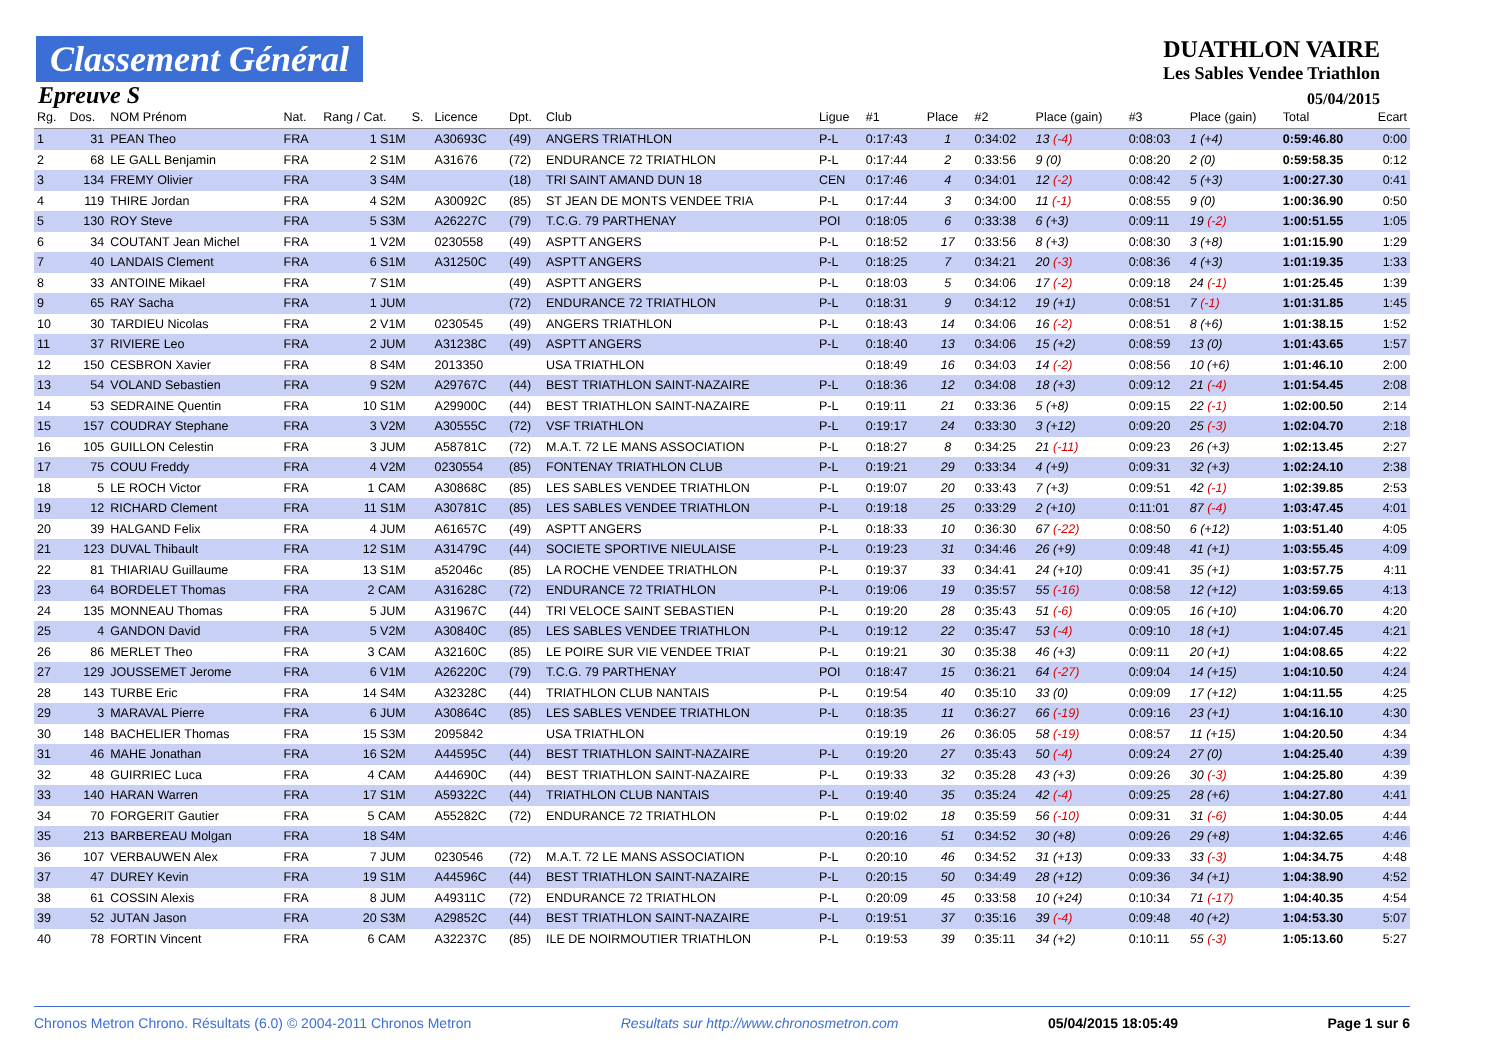Classement Général
Epreuve S
DUATHLON VAIRE
Les Sables Vendee Triathlon
05/04/2015
| Rg. | Dos. | NOM Prénom | Nat. | Rang / Cat. | S. | Licence | Dpt. | Club | Ligue | #1 | Place | #2 | Place (gain) | #3 | Place (gain) | Total | Ecart |
| --- | --- | --- | --- | --- | --- | --- | --- | --- | --- | --- | --- | --- | --- | --- | --- | --- | --- |
| 1 | 31 | PEAN Theo | FRA | 1 S1M | | A30693C | (49) | ANGERS TRIATHLON | P-L | 0:17:43 | 1 | 0:34:02 | 13 (-4) | 0:08:03 | 1 (+4) | 0:59:46.80 | 0:00 |
| 2 | 68 | LE GALL Benjamin | FRA | 2 S1M | | A31676 | (72) | ENDURANCE 72 TRIATHLON | P-L | 0:17:44 | 2 | 0:33:56 | 9 (0) | 0:08:20 | 2 (0) | 0:59:58.35 | 0:12 |
| 3 | 134 | FREMY Olivier | FRA | 3 S4M | | | (18) | TRI SAINT AMAND DUN 18 | CEN | 0:17:46 | 4 | 0:34:01 | 12 (-2) | 0:08:42 | 5 (+3) | 1:00:27.30 | 0:41 |
| 4 | 119 | THIRE Jordan | FRA | 4 S2M | | A30092C | (85) | ST JEAN DE MONTS VENDEE TRIA | P-L | 0:17:44 | 3 | 0:34:00 | 11 (-1) | 0:08:55 | 9 (0) | 1:00:36.90 | 0:50 |
| 5 | 130 | ROY Steve | FRA | 5 S3M | | A26227C | (79) | T.C.G. 79 PARTHENAY | POI | 0:18:05 | 6 | 0:33:38 | 6 (+3) | 0:09:11 | 19 (-2) | 1:00:51.55 | 1:05 |
| 6 | 34 | COUTANT Jean Michel | FRA | 1 V2M | | 0230558 | (49) | ASPTT ANGERS | P-L | 0:18:52 | 17 | 0:33:56 | 8 (+3) | 0:08:30 | 3 (+8) | 1:01:15.90 | 1:29 |
| 7 | 40 | LANDAIS Clement | FRA | 6 S1M | | A31250C | (49) | ASPTT ANGERS | P-L | 0:18:25 | 7 | 0:34:21 | 20 (-3) | 0:08:36 | 4 (+3) | 1:01:19.35 | 1:33 |
| 8 | 33 | ANTOINE Mikael | FRA | 7 S1M | | | (49) | ASPTT ANGERS | P-L | 0:18:03 | 5 | 0:34:06 | 17 (-2) | 0:09:18 | 24 (-1) | 1:01:25.45 | 1:39 |
| 9 | 65 | RAY Sacha | FRA | 1 JUM | | | (72) | ENDURANCE 72 TRIATHLON | P-L | 0:18:31 | 9 | 0:34:12 | 19 (+1) | 0:08:51 | 7 (-1) | 1:01:31.85 | 1:45 |
| 10 | 30 | TARDIEU Nicolas | FRA | 2 V1M | | 0230545 | (49) | ANGERS TRIATHLON | P-L | 0:18:43 | 14 | 0:34:06 | 16 (-2) | 0:08:51 | 8 (+6) | 1:01:38.15 | 1:52 |
| 11 | 37 | RIVIERE Leo | FRA | 2 JUM | | A31238C | (49) | ASPTT ANGERS | P-L | 0:18:40 | 13 | 0:34:06 | 15 (+2) | 0:08:59 | 13 (0) | 1:01:43.65 | 1:57 |
| 12 | 150 | CESBRON Xavier | FRA | 8 S4M | | 2013350 | | USA TRIATHLON | | 0:18:49 | 16 | 0:34:03 | 14 (-2) | 0:08:56 | 10 (+6) | 1:01:46.10 | 2:00 |
| 13 | 54 | VOLAND Sebastien | FRA | 9 S2M | | A29767C | (44) | BEST TRIATHLON SAINT-NAZAIRE | P-L | 0:18:36 | 12 | 0:34:08 | 18 (+3) | 0:09:12 | 21 (-4) | 1:01:54.45 | 2:08 |
| 14 | 53 | SEDRAINE Quentin | FRA | 10 S1M | | A29900C | (44) | BEST TRIATHLON SAINT-NAZAIRE | P-L | 0:19:11 | 21 | 0:33:36 | 5 (+8) | 0:09:15 | 22 (-1) | 1:02:00.50 | 2:14 |
| 15 | 157 | COUDRAY Stephane | FRA | 3 V2M | | A30555C | (72) | VSF TRIATHLON | P-L | 0:19:17 | 24 | 0:33:30 | 3 (+12) | 0:09:20 | 25 (-3) | 1:02:04.70 | 2:18 |
| 16 | 105 | GUILLON Celestin | FRA | 3 JUM | | A58781C | (72) | M.A.T. 72 LE MANS ASSOCIATION | P-L | 0:18:27 | 8 | 0:34:25 | 21 (-11) | 0:09:23 | 26 (+3) | 1:02:13.45 | 2:27 |
| 17 | 75 | COUU Freddy | FRA | 4 V2M | | 0230554 | (85) | FONTENAY TRIATHLON CLUB | P-L | 0:19:21 | 29 | 0:33:34 | 4 (+9) | 0:09:31 | 32 (+3) | 1:02:24.10 | 2:38 |
| 18 | 5 | LE ROCH Victor | FRA | 1 CAM | | A30868C | (85) | LES SABLES VENDEE TRIATHLON | P-L | 0:19:07 | 20 | 0:33:43 | 7 (+3) | 0:09:51 | 42 (-1) | 1:02:39.85 | 2:53 |
| 19 | 12 | RICHARD Clement | FRA | 11 S1M | | A30781C | (85) | LES SABLES VENDEE TRIATHLON | P-L | 0:19:18 | 25 | 0:33:29 | 2 (+10) | 0:11:01 | 87 (-4) | 1:03:47.45 | 4:01 |
| 20 | 39 | HALGAND Felix | FRA | 4 JUM | | A61657C | (49) | ASPTT ANGERS | P-L | 0:18:33 | 10 | 0:36:30 | 67 (-22) | 0:08:50 | 6 (+12) | 1:03:51.40 | 4:05 |
| 21 | 123 | DUVAL Thibault | FRA | 12 S1M | | A31479C | (44) | SOCIETE SPORTIVE NIEULAISE | P-L | 0:19:23 | 31 | 0:34:46 | 26 (+9) | 0:09:48 | 41 (+1) | 1:03:55.45 | 4:09 |
| 22 | 81 | THIARIAU Guillaume | FRA | 13 S1M | | a52046c | (85) | LA ROCHE VENDEE TRIATHLON | P-L | 0:19:37 | 33 | 0:34:41 | 24 (+10) | 0:09:41 | 35 (+1) | 1:03:57.75 | 4:11 |
| 23 | 64 | BORDELET Thomas | FRA | 2 CAM | | A31628C | (72) | ENDURANCE 72 TRIATHLON | P-L | 0:19:06 | 19 | 0:35:57 | 55 (-16) | 0:08:58 | 12 (+12) | 1:03:59.65 | 4:13 |
| 24 | 135 | MONNEAU Thomas | FRA | 5 JUM | | A31967C | (44) | TRI VELOCE SAINT SEBASTIEN | P-L | 0:19:20 | 28 | 0:35:43 | 51 (-6) | 0:09:05 | 16 (+10) | 1:04:06.70 | 4:20 |
| 25 | 4 | GANDON David | FRA | 5 V2M | | A30840C | (85) | LES SABLES VENDEE TRIATHLON | P-L | 0:19:12 | 22 | 0:35:47 | 53 (-4) | 0:09:10 | 18 (+1) | 1:04:07.45 | 4:21 |
| 26 | 86 | MERLET Theo | FRA | 3 CAM | | A32160C | (85) | LE POIRE SUR VIE VENDEE TRIAT | P-L | 0:19:21 | 30 | 0:35:38 | 46 (+3) | 0:09:11 | 20 (+1) | 1:04:08.65 | 4:22 |
| 27 | 129 | JOUSSEMET Jerome | FRA | 6 V1M | | A26220C | (79) | T.C.G. 79 PARTHENAY | POI | 0:18:47 | 15 | 0:36:21 | 64 (-27) | 0:09:04 | 14 (+15) | 1:04:10.50 | 4:24 |
| 28 | 143 | TURBE Eric | FRA | 14 S4M | | A32328C | (44) | TRIATHLON CLUB NANTAIS | P-L | 0:19:54 | 40 | 0:35:10 | 33 (0) | 0:09:09 | 17 (+12) | 1:04:11.55 | 4:25 |
| 29 | 3 | MARAVAL Pierre | FRA | 6 JUM | | A30864C | (85) | LES SABLES VENDEE TRIATHLON | P-L | 0:18:35 | 11 | 0:36:27 | 66 (-19) | 0:09:16 | 23 (+1) | 1:04:16.10 | 4:30 |
| 30 | 148 | BACHELIER Thomas | FRA | 15 S3M | | 2095842 | | USA TRIATHLON | | 0:19:19 | 26 | 0:36:05 | 58 (-19) | 0:08:57 | 11 (+15) | 1:04:20.50 | 4:34 |
| 31 | 46 | MAHE Jonathan | FRA | 16 S2M | | A44595C | (44) | BEST TRIATHLON SAINT-NAZAIRE | P-L | 0:19:20 | 27 | 0:35:43 | 50 (-4) | 0:09:24 | 27 (0) | 1:04:25.40 | 4:39 |
| 32 | 48 | GUIRRIEC Luca | FRA | 4 CAM | | A44690C | (44) | BEST TRIATHLON SAINT-NAZAIRE | P-L | 0:19:33 | 32 | 0:35:28 | 43 (+3) | 0:09:26 | 30 (-3) | 1:04:25.80 | 4:39 |
| 33 | 140 | HARAN Warren | FRA | 17 S1M | | A59322C | (44) | TRIATHLON CLUB NANTAIS | P-L | 0:19:40 | 35 | 0:35:24 | 42 (-4) | 0:09:25 | 28 (+6) | 1:04:27.80 | 4:41 |
| 34 | 70 | FORGERIT Gautier | FRA | 5 CAM | | A55282C | (72) | ENDURANCE 72 TRIATHLON | P-L | 0:19:02 | 18 | 0:35:59 | 56 (-10) | 0:09:31 | 31 (-6) | 1:04:30.05 | 4:44 |
| 35 | 213 | BARBEREAU Molgan | FRA | 18 S4M | | | | | | 0:20:16 | 51 | 0:34:52 | 30 (+8) | 0:09:26 | 29 (+8) | 1:04:32.65 | 4:46 |
| 36 | 107 | VERBAUWEN Alex | FRA | 7 JUM | | 0230546 | (72) | M.A.T. 72 LE MANS ASSOCIATION | P-L | 0:20:10 | 46 | 0:34:52 | 31 (+13) | 0:09:33 | 33 (-3) | 1:04:34.75 | 4:48 |
| 37 | 47 | DUREY Kevin | FRA | 19 S1M | | A44596C | (44) | BEST TRIATHLON SAINT-NAZAIRE | P-L | 0:20:15 | 50 | 0:34:49 | 28 (+12) | 0:09:36 | 34 (+1) | 1:04:38.90 | 4:52 |
| 38 | 61 | COSSIN Alexis | FRA | 8 JUM | | A49311C | (72) | ENDURANCE 72 TRIATHLON | P-L | 0:20:09 | 45 | 0:33:58 | 10 (+24) | 0:10:34 | 71 (-17) | 1:04:40.35 | 4:54 |
| 39 | 52 | JUTAN Jason | FRA | 20 S3M | | A29852C | (44) | BEST TRIATHLON SAINT-NAZAIRE | P-L | 0:19:51 | 37 | 0:35:16 | 39 (-4) | 0:09:48 | 40 (+2) | 1:04:53.30 | 5:07 |
| 40 | 78 | FORTIN Vincent | FRA | 6 CAM | | A32237C | (85) | ILE DE NOIRMOUTIER TRIATHLON | P-L | 0:19:53 | 39 | 0:35:11 | 34 (+2) | 0:10:11 | 55 (-3) | 1:05:13.60 | 5:27 |
Chronos Metron Chrono. Résultats (6.0) © 2004-2011 Chronos Metron Resultats sur http://www.chronosmetron.com 05/04/2015 18:05:49 Page 1 sur 6